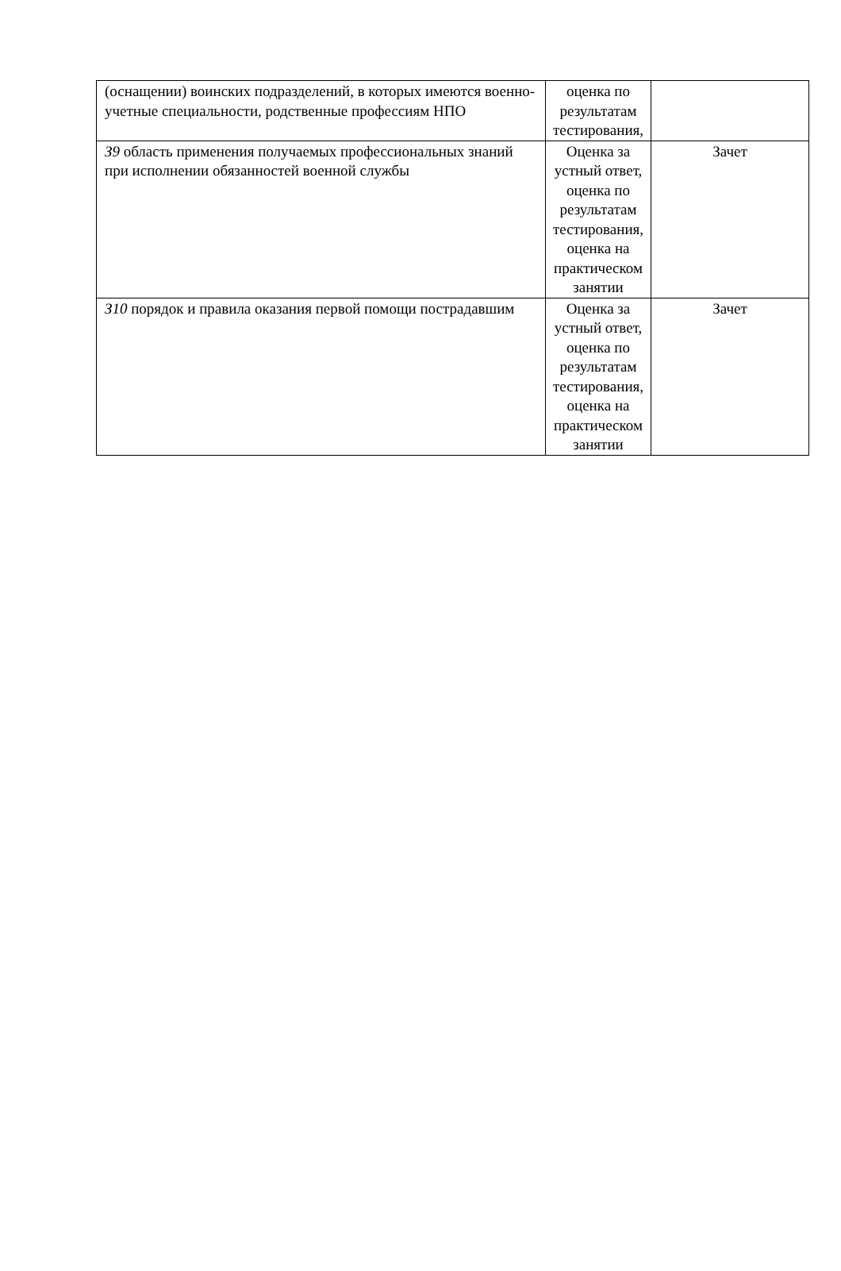| (оснащении) воинских подразделений, в которых имеются военно-учетные специальности, родственные профессиям НПО | оценка по результатам тестирования, | |
| З9 область применения получаемых профессиональных знаний при исполнении обязанностей военной службы | Оценка за устный ответ, оценка по результатам тестирования, оценка на практическом занятии | Зачет |
| З10 порядок и правила оказания первой помощи пострадавшим | Оценка за устный ответ, оценка по результатам тестирования, оценка на практическом занятии | Зачет |